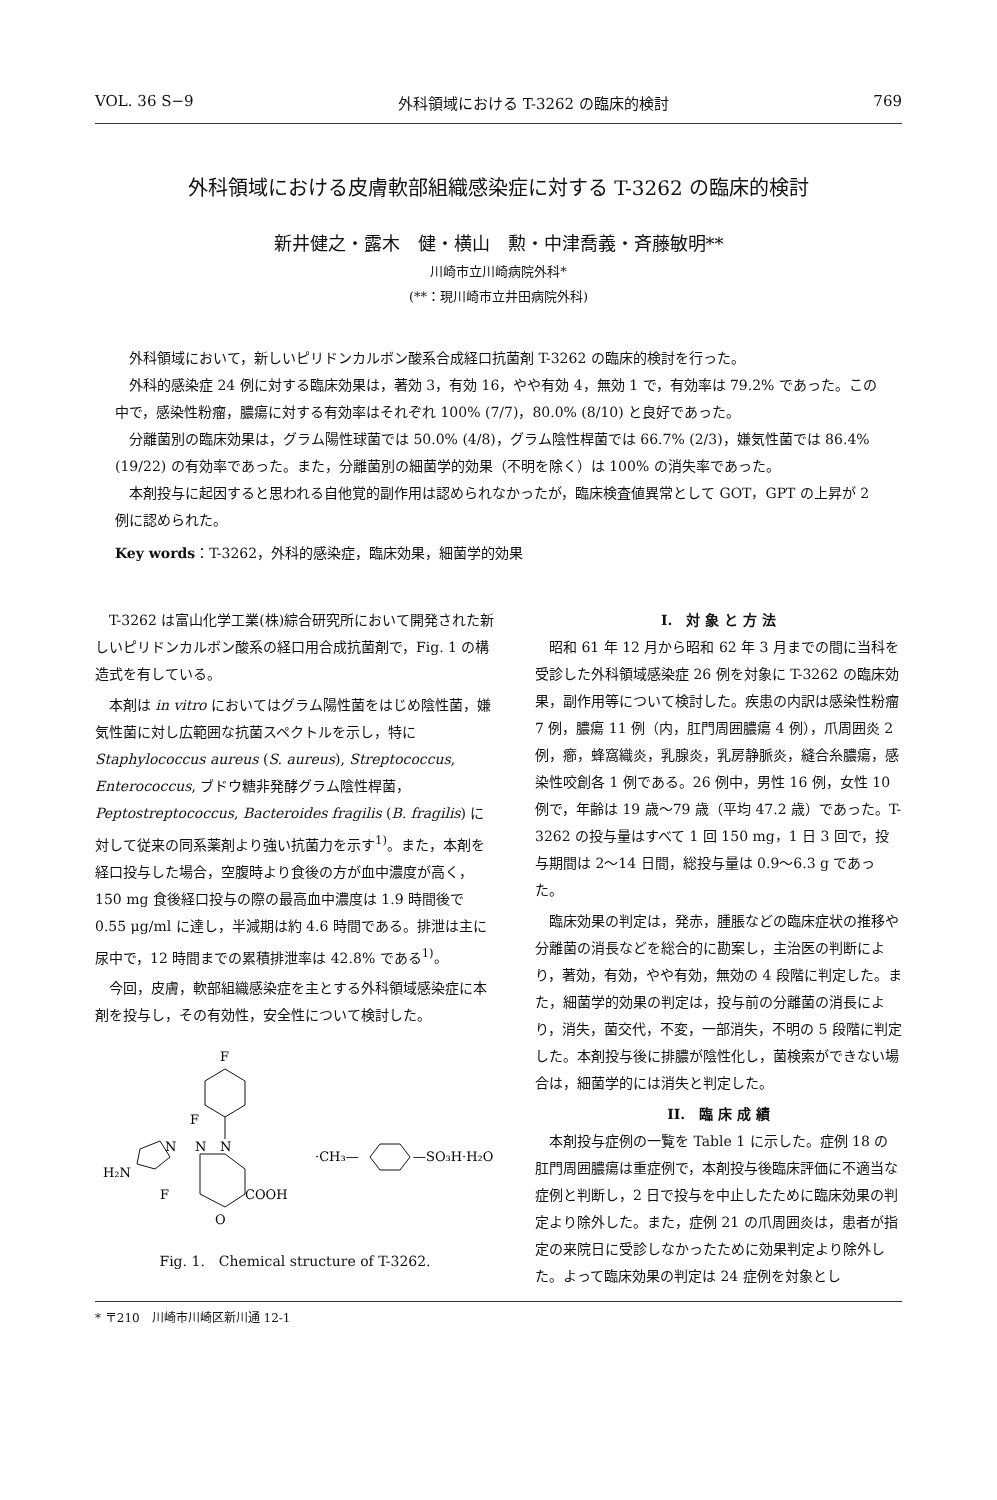VOL. 36 S−9 外科領域における T-3262 の臨床的検討 769
外科領域における皮膚軟部組織感染症に対する T-3262 の臨床的検討
新井健之・露木　健・横山　勲・中津喬義・斉藤敏明**
川崎市立川崎病院外科*
(**：現川崎市立井田病院外科)
外科領域において，新しいピリドンカルボン酸系合成経口抗菌剤 T-3262 の臨床的検討を行った。
外科的感染症 24 例に対する臨床効果は，著効 3，有効 16，やや有効 4，無効 1 で，有効率は 79.2% であった。この中で，感染性粉瘤，膿瘍に対する有効率はそれぞれ 100% (7/7)，80.0% (8/10) と良好であった。
分離菌別の臨床効果は，グラム陽性球菌では 50.0% (4/8)，グラム陰性桿菌では 66.7% (2/3)，嫌気性菌では 86.4% (19/22) の有効率であった。また，分離菌別の細菌学的効果（不明を除く）は 100% の消失率であった。
本剤投与に起因すると思われる自他覚的副作用は認められなかったが，臨床検査値異常として GOT，GPT の上昇が 2 例に認められた。
Key words：T-3262，外科的感染症，臨床効果，細菌学的効果
T-3262 は富山化学工業(株)綜合研究所において開発された新しいピリドンカルボン酸系の経口用合成抗菌剤で，Fig. 1 の構造式を有している。
本剤は in vitro においてはグラム陽性菌をはじめ陰性菌，嫌気性菌に対し広範囲な抗菌スペクトルを示し，特に Staphylococcus aureus (S. aureus), Streptococcus, Enterococcus, ブドウ糖非発酵グラム陰性桿菌，Peptostreptococcus, Bacteroides fragilis (B. fragilis) に対して従来の同系薬剤より強い抗菌力を示す<sup>1)</sup>。また，本剤を経口投与した場合，空腹時より食後の方が血中濃度が高く，150 mg 食後経口投与の際の最高血中濃度は 1.9 時間後で 0.55 μg/ml に達し，半減期は約 4.6 時間である。排泄は主に尿中で，12 時間までの累積排泄率は 42.8% である<sup>1)</sup>。
今回，皮膚，軟部組織感染症を主とする外科領域感染症に本剤を投与し，その有効性，安全性について検討した。
F
F
N
N
N
H₂N
F
COOH
O
·CH₃—
—SO₃H·H₂O
Fig. 1.　Chemical structure of T-3262.
I.　対 象 と 方 法
昭和 61 年 12 月から昭和 62 年 3 月までの間に当科を受診した外科領域感染症 26 例を対象に T-3262 の臨床効果，副作用等について検討した。疾患の内訳は感染性粉瘤 7 例，膿瘍 11 例（内，肛門周囲膿瘍 4 例），爪周囲炎 2 例，癤，蜂窩織炎，乳腺炎，乳房静脈炎，縫合糸膿瘍，感染性咬創各 1 例である。26 例中，男性 16 例，女性 10 例で，年齢は 19 歳〜79 歳（平均 47.2 歳）であった。T-3262 の投与量はすべて 1 回 150 mg，1 日 3 回で，投与期間は 2〜14 日間，総投与量は 0.9〜6.3 g であった。
臨床効果の判定は，発赤，腫脹などの臨床症状の推移や分離菌の消長などを総合的に勘案し，主治医の判断により，著効，有効，やや有効，無効の 4 段階に判定した。また，細菌学的効果の判定は，投与前の分離菌の消長により，消失，菌交代，不変，一部消失，不明の 5 段階に判定した。本剤投与後に排膿が陰性化し，菌検索ができない場合は，細菌学的には消失と判定した。
II.　臨 床 成 績
本剤投与症例の一覧を Table 1 に示した。症例 18 の肛門周囲膿瘍は重症例で，本剤投与後臨床評価に不適当な症例と判断し，2 日で投与を中止したために臨床効果の判定より除外した。また，症例 21 の爪周囲炎は，患者が指定の来院日に受診しなかったために効果判定より除外した。よって臨床効果の判定は 24 症例を対象とし
* 〒210　川崎市川崎区新川通 12-1